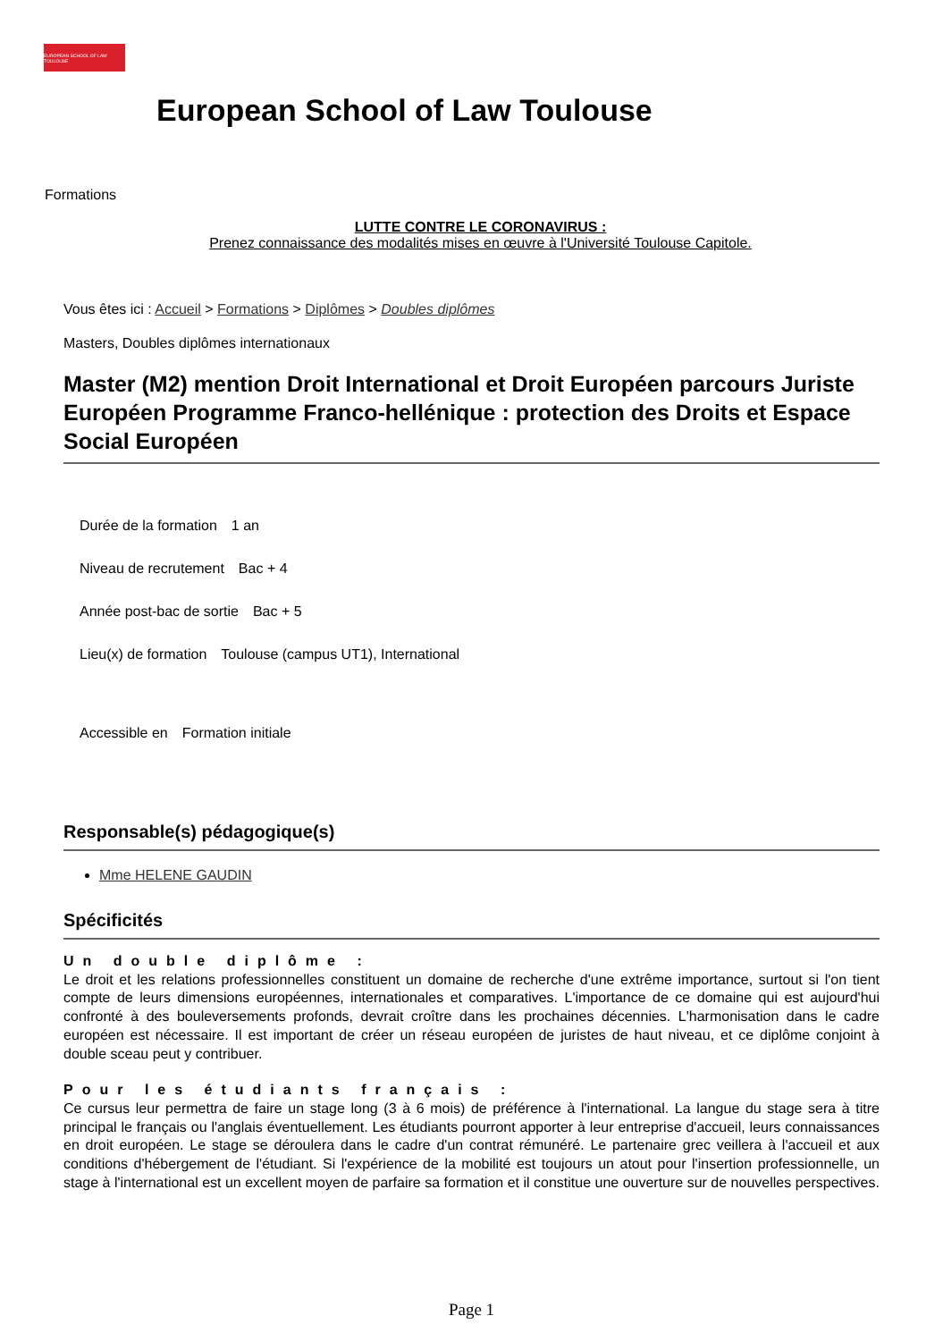EUROPEAN SCHOOL OF LAW TOULOUSE
European School of Law Toulouse
Formations
LUTTE CONTRE LE CORONAVIRUS :
Prenez connaissance des modalités mises en œuvre à l'Université Toulouse Capitole.
Vous êtes ici : Accueil > Formations > Diplômes > Doubles diplômes
Masters, Doubles diplômes internationaux
Master (M2) mention Droit International et Droit Européen parcours Juriste Européen Programme Franco-hellénique : protection des Droits et Espace Social Européen
Durée de la formation 1 an
Niveau de recrutement Bac + 4
Année post-bac de sortie Bac + 5
Lieu(x) de formation Toulouse (campus UT1), International
Accessible en Formation initiale
Responsable(s) pédagogique(s)
Mme HELENE GAUDIN
Spécificités
Un double diplôme :
Le droit et les relations professionnelles constituent un domaine de recherche d'une extrême importance, surtout si l'on tient compte de leurs dimensions européennes, internationales et comparatives. L'importance de ce domaine qui est aujourd'hui confronté à des bouleversements profonds, devrait croître dans les prochaines décennies. L'harmonisation dans le cadre européen est nécessaire. Il est important de créer un réseau européen de juristes de haut niveau, et ce diplôme conjoint à double sceau peut y contribuer.
Pour les étudiants français :
Ce cursus leur permettra de faire un stage long (3 à 6 mois) de préférence à l'international. La langue du stage sera à titre principal le français ou l'anglais éventuellement. Les étudiants pourront apporter à leur entreprise d'accueil, leurs connaissances en droit européen. Le stage se déroulera dans le cadre d'un contrat rémunéré. Le partenaire grec veillera à l'accueil et aux conditions d'hébergement de l'étudiant. Si l'expérience de la mobilité est toujours un atout pour l'insertion professionnelle, un stage à l'international est un excellent moyen de parfaire sa formation et il constitue une ouverture sur de nouvelles perspectives.
Page 1